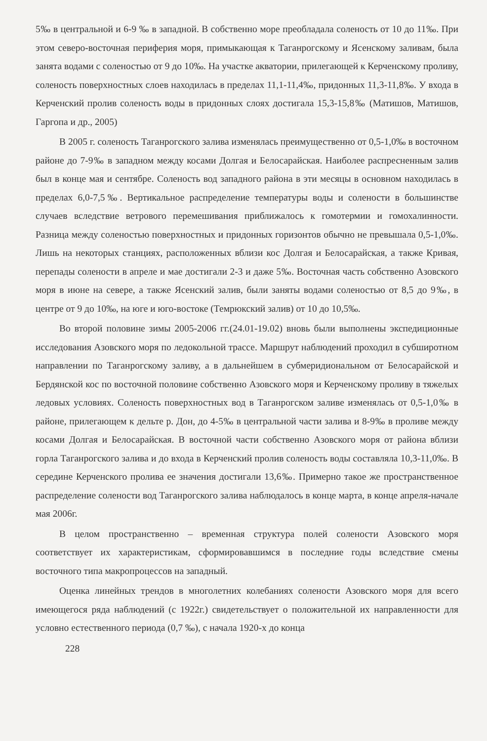5‰ в центральной и 6-9 ‰ в западной. В собственно море преобладала соленость от 10 до 11‰. При этом северо-восточная периферия моря, примыкающая к Таганрогскому и Ясенскому заливам, была занята водами с соленостью от 9 до 10‰. На участке акватории, прилегающей к Керченскому проливу, соленость поверхностных слоев находилась в пределах 11,1-11,4‰, придонных 11,3-11,8‰. У входа в Керченский пролив соленость воды в придонных слоях достигала 15,3-15,8‰ (Матишов, Матишов, Гаргопа и др., 2005)
В 2005 г. соленость Таганрогского залива изменялась преимущественно от 0,5-1,0‰ в восточном районе до 7-9‰ в западном между косами Долгая и Белосарайская. Наиболее распресненным залив был в конце мая и сентябре. Соленость вод западного района в эти месяцы в основном находилась в пределах 6,0-7,5‰. Вертикальное распределение температуры воды и солености в большинстве случаев вследствие ветрового перемешивания приближалось к гомотермии и гомохалинности. Разница между соленостью поверхностных и придонных горизонтов обычно не превышала 0,5-1,0‰. Лишь на некоторых станциях, расположенных вблизи кос Долгая и Белосарайская, а также Кривая, перепады солености в апреле и мае достигали 2-3 и даже 5‰. Восточная часть собственно Азовского моря в июне на севере, а также Ясенский залив, были заняты водами соленостью от 8,5 до 9‰, в центре от 9 до 10‰, на юге и юго-востоке (Темрюкский залив) от 10 до 10,5‰.
Во второй половине зимы 2005-2006 гг.(24.01-19.02) вновь были выполнены экспедиционные исследования Азовского моря по ледокольной трассе. Маршрут наблюдений проходил в субширотном направлении по Таганрогскому заливу, а в дальнейшем в субмеридиональном от Белосарайской и Бердянской кос по восточной половине собственно Азовского моря и Керченскому проливу в тяжелых ледовых условиях. Соленость поверхностных вод в Таганрогском заливе изменялась от 0,5-1,0‰ в районе, прилегающем к дельте р. Дон, до 4-5‰ в центральной части залива и 8-9‰ в проливе между косами Долгая и Белосарайская. В восточной части собственно Азовского моря от района вблизи горла Таганрогского залива и до входа в Керченский пролив соленость воды составляла 10,3-11,0‰. В середине Керченского пролива ее значения достигали 13,6‰. Примерно такое же пространственное распределение солености вод Таганрогского залива наблюдалось в конце марта, в конце апреля-начале мая 2006г.
В целом пространственно – временная структура полей солености Азовского моря соответствует их характеристикам, сформировавшимся в последние годы вследствие смены восточного типа макропроцессов на западный.
Оценка линейных трендов в многолетних колебаниях солености Азовского моря для всего имеющегося ряда наблюдений (с 1922г.) свидетельствует о положительной их направленности для условно естественного периода (0,7 ‰), с начала 1920-х до конца
228